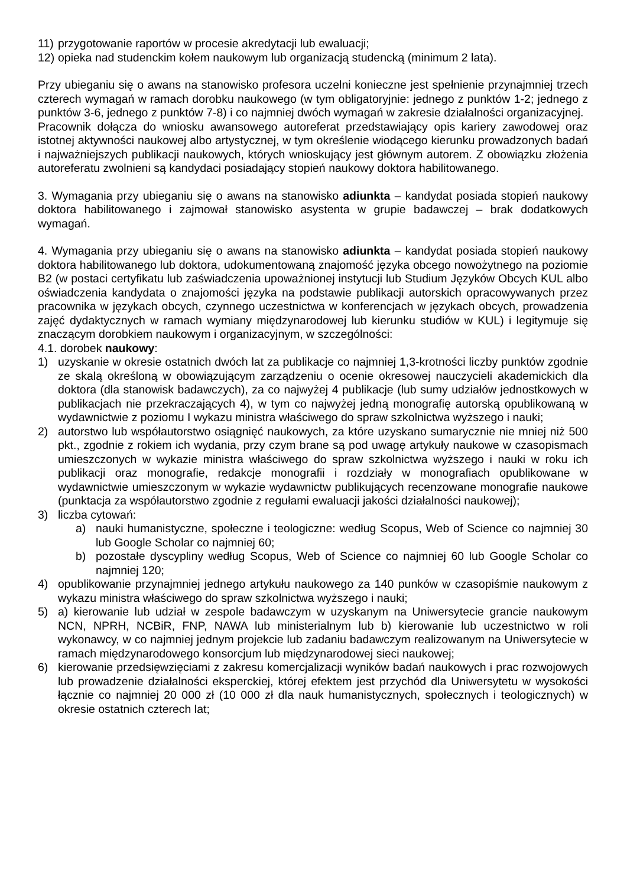11) przygotowanie raportów w procesie akredytacji lub ewaluacji;
12) opieka nad studenckim kołem naukowym lub organizacją studencką (minimum 2 lata).
Przy ubieganiu się o awans na stanowisko profesora uczelni konieczne jest spełnienie przynajmniej trzech czterech wymagań w ramach dorobku naukowego (w tym obligatoryjnie: jednego z punktów 1-2; jednego z punktów 3-6, jednego z punktów 7-8) i co najmniej dwóch wymagań w zakresie działalności organizacyjnej.
Pracownik dołącza do wniosku awansowego autoreferat przedstawiający opis kariery zawodowej oraz istotnej aktywności naukowej albo artystycznej, w tym określenie wiodącego kierunku prowadzonych badań i najważniejszych publikacji naukowych, których wnioskujący jest głównym autorem. Z obowiązku złożenia autoreferatu zwolnieni są kandydaci posiadający stopień naukowy doktora habilitowanego.
3. Wymagania przy ubieganiu się o awans na stanowisko adiunkta – kandydat posiada stopień naukowy doktora habilitowanego i zajmował stanowisko asystenta w grupie badawczej – brak dodatkowych wymagań.
4. Wymagania przy ubieganiu się o awans na stanowisko adiunkta – kandydat posiada stopień naukowy doktora habilitowanego lub doktora, udokumentowaną znajomość języka obcego nowożytnego na poziomie B2 (w postaci certyfikatu lub zaświadczenia upoważnionej instytucji lub Studium Języków Obcych KUL albo oświadczenia kandydata o znajomości języka na podstawie publikacji autorskich opracowywanych przez pracownika w językach obcych, czynnego uczestnictwa w konferencjach w językach obcych, prowadzenia zajęć dydaktycznych w ramach wymiany międzynarodowej lub kierunku studiów w KUL) i legitymuje się znaczącym dorobkiem naukowym i organizacyjnym, w szczególności:
4.1. dorobek naukowy:
1) uzyskanie w okresie ostatnich dwóch lat za publikacje co najmniej 1,3-krotności liczby punktów zgodnie ze skalą określoną w obowiązującym zarządzeniu o ocenie okresowej nauczycieli akademickich dla doktora (dla stanowisk badawczych), za co najwyżej 4 publikacje (lub sumy udziałów jednostkowych w publikacjach nie przekraczających 4), w tym co najwyżej jedną monografię autorską opublikowaną w wydawnictwie z poziomu I wykazu ministra właściwego do spraw szkolnictwa wyższego i nauki;
2) autorstwo lub współautorstwo osiągnięć naukowych, za które uzyskano sumarycznie nie mniej niż 500 pkt., zgodnie z rokiem ich wydania, przy czym brane są pod uwagę artykuły naukowe w czasopismach umieszczonych w wykazie ministra właściwego do spraw szkolnictwa wyższego i nauki w roku ich publikacji oraz monografie, redakcje monografii i rozdziały w monografiach opublikowane w wydawnictwie umieszczonym w wykazie wydawnictw publikujących recenzowane monografie naukowe (punktacja za współautorstwo zgodnie z regułami ewaluacji jakości działalności naukowej);
3) liczba cytowań:
a) nauki humanistyczne, społeczne i teologiczne: według Scopus, Web of Science co najmniej 30 lub Google Scholar co najmniej 60;
b) pozostałe dyscypliny według Scopus, Web of Science co najmniej 60 lub Google Scholar co najmniej 120;
4) opublikowanie przynajmniej jednego artykułu naukowego za 140 punków w czasopiśmie naukowym z wykazu ministra właściwego do spraw szkolnictwa wyższego i nauki;
5) a) kierowanie lub udział w zespole badawczym w uzyskanym na Uniwersytecie grancie naukowym NCN, NPRH, NCBiR, FNP, NAWA lub ministerialnym lub b) kierowanie lub uczestnictwo w roli wykonawcy, w co najmniej jednym projekcie lub zadaniu badawczym realizowanym na Uniwersytecie w ramach międzynarodowego konsorcjum lub międzynarodowej sieci naukowej;
6) kierowanie przedsięwzięciami z zakresu komercjalizacji wyników badań naukowych i prac rozwojowych lub prowadzenie działalności eksperckiej, której efektem jest przychód dla Uniwersytetu w wysokości łącznie co najmniej 20 000 zł (10 000 zł dla nauk humanistycznych, społecznych i teologicznych) w okresie ostatnich czterech lat;